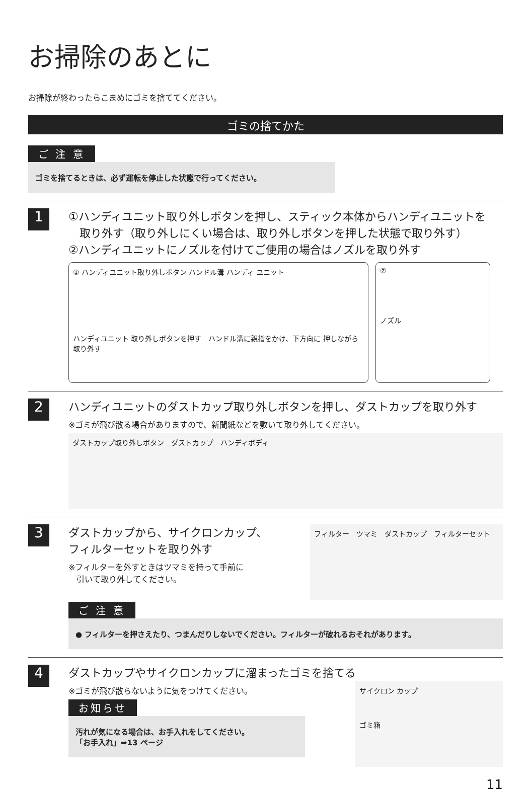お掃除のあとに
お掃除が終わったらこまめにゴミを捨ててください。
ゴミの捨てかた
ご 注 意
ゴミを捨てるときは、必ず運転を停止した状態で行ってください。
1
①ハンディユニット取り外しボタンを押し、スティック本体からハンディユニットを
　取り外す（取り外しにくい場合は、取り外しボタンを押した状態で取り外す）
②ハンディユニットにノズルを付けてご使用の場合はノズルを取り外す
① ハンディユニット取り外しボタン ハンドル溝 ハンディ ユニット
ハンディユニット 取り外しボタンを押す　ハンドル溝に親指をかけ、下方向に 押しながら取り外す
②
ノズル
2
ハンディユニットのダストカップ取り外しボタンを押し、ダストカップを取り外す
※ゴミが飛び散る場合がありますので、新聞紙などを敷いて取り外してください。
ダストカップ取り外しボタン　ダストカップ　ハンディボディ
3
ダストカップから、サイクロンカップ、
フィルターセットを取り外す
※フィルターを外すときはツマミを持って手前に
　引いて取り外してください。
フィルター　ツマミ　ダストカップ　フィルターセット
ご 注 意
● フィルターを押さえたり、つまんだりしないでください。フィルターが破れるおそれがあります。
4
ダストカップやサイクロンカップに溜まったゴミを捨てる
※ゴミが飛び散らないように気をつけてください。
お知らせ
汚れが気になる場合は、お手入れをしてください。
「お手入れ」➡13 ページ
サイクロン カップ
ゴミ箱
11